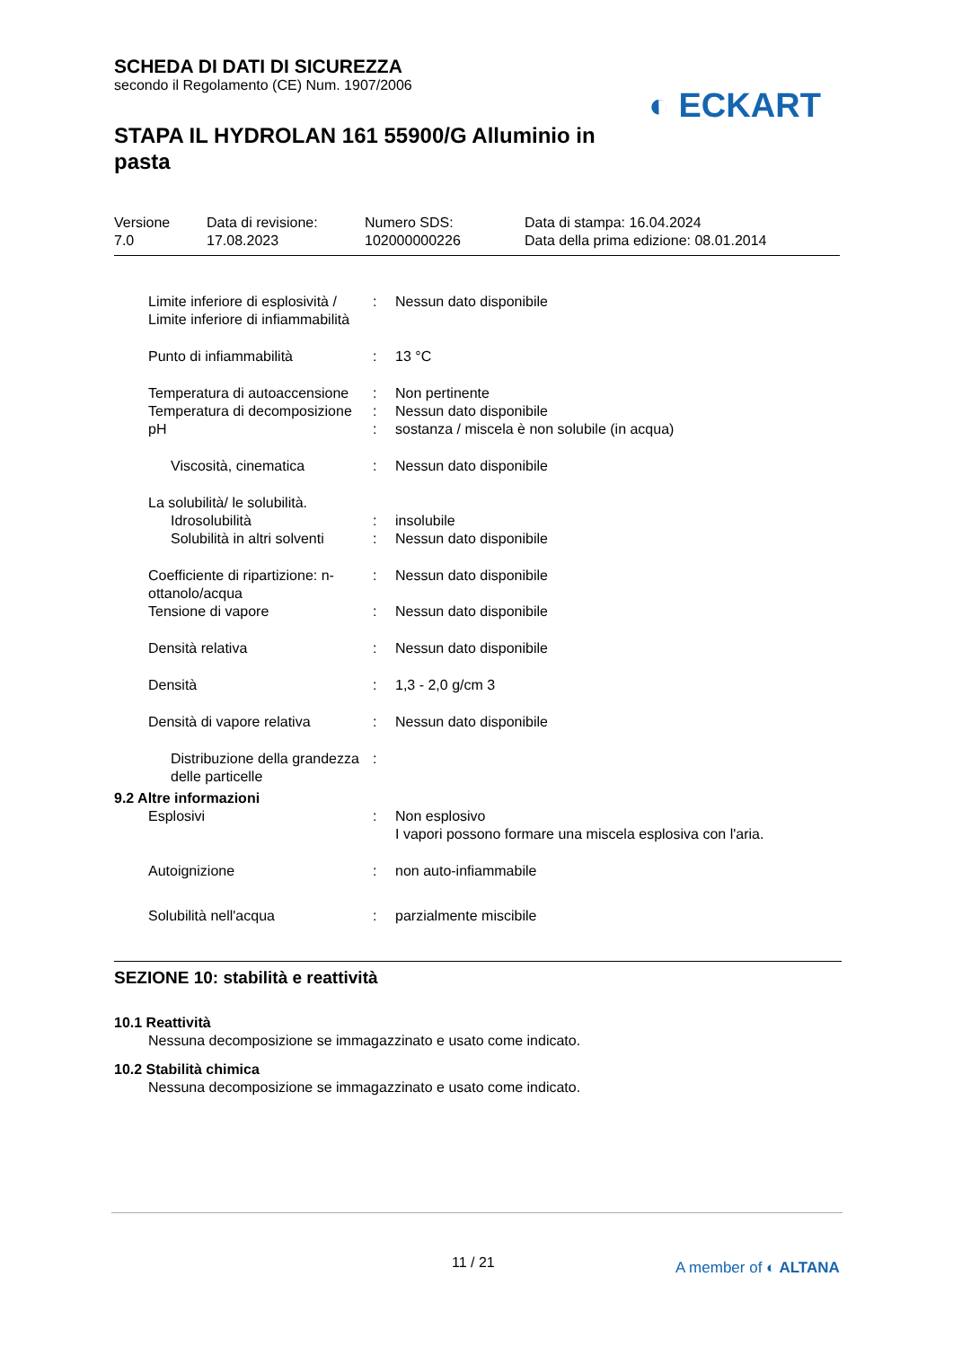SCHEDA DI DATI DI SICUREZZA
secondo il Regolamento (CE) Num. 1907/2006
STAPA IL HYDROLAN 161 55900/G Alluminio in pasta
◐ ECKART
Versione
7.0
Data di revisione:
17.08.2023
Numero SDS:
102000000226
Data di stampa: 16.04.2024
Data della prima edizione: 08.01.2014
Limite inferiore di esplosività / Limite inferiore di infiammabilità
: Nessun dato disponibile
Punto di infiammabilità : 13 °C
Temperatura di autoaccensione
: Non pertinente
Temperatura di decomposizione
: Nessun dato disponibile
pH : sostanza / miscela è non solubile (in acqua)
Viscosità, cinematica : Nessun dato disponibile
La solubilità/ le solubilità.
Idrosolubilità : insolubile
Solubilità in altri solventi
: Nessun dato disponibile
Coefficiente di ripartizione: n-ottanolo/acqua
: Nessun dato disponibile
Tensione di vapore : Nessun dato disponibile
Densità relativa : Nessun dato disponibile
Densità : 1,3 - 2,0 g/cm 3
Densità di vapore relativa : Nessun dato disponibile
Distribuzione della grandezza delle particelle
:
9.2 Altre informazioni
Esplosivi : Non esplosivo
I vapori possono formare una miscela esplosiva con l'aria.
Autoignizione : non auto-infiammabile
Solubilità nell'acqua : parzialmente miscibile
SEZIONE 10: stabilità e reattività
10.1 Reattività
Nessuna decomposizione se immagazzinato e usato come indicato.
10.2 Stabilità chimica
Nessuna decomposizione se immagazzinato e usato come indicato.
11 / 21 A member of ◐ ALTANA